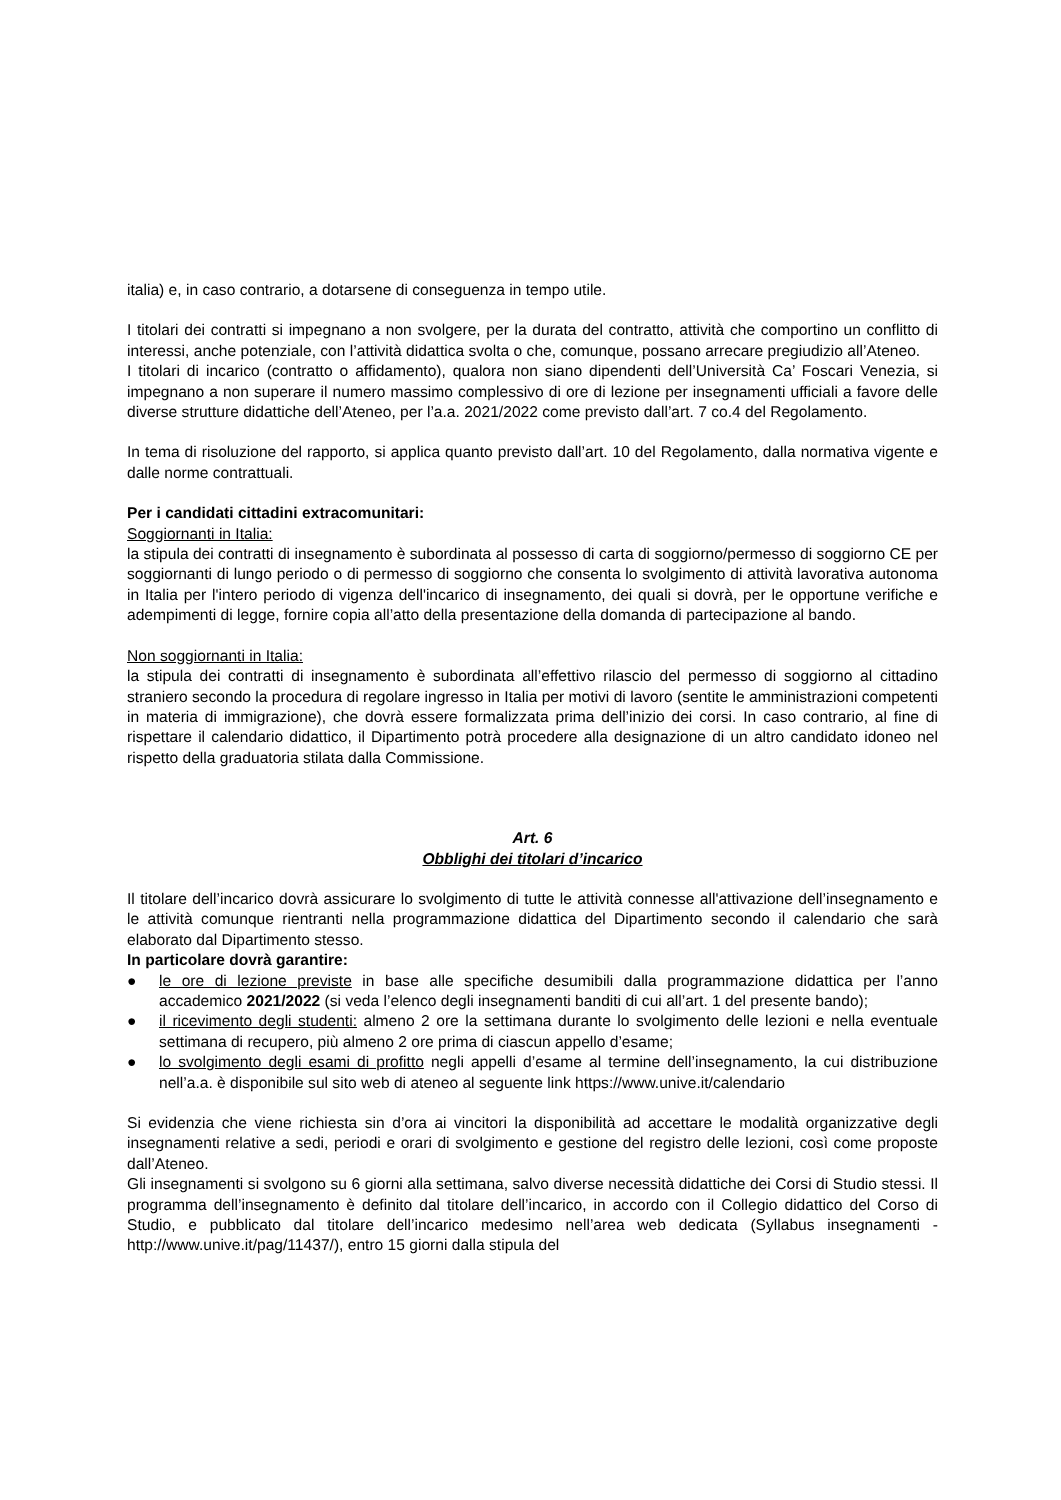italia) e, in caso contrario, a dotarsene di conseguenza in tempo utile.
I titolari dei contratti si impegnano a non svolgere, per la durata del contratto, attività che comportino un conflitto di interessi, anche potenziale, con l’attività didattica svolta o che, comunque, possano arrecare pregiudizio all’Ateneo.
I titolari di incarico (contratto o affidamento), qualora non siano dipendenti dell’Università Ca’ Foscari Venezia, si impegnano a non superare il numero massimo complessivo di ore di lezione per insegnamenti ufficiali a favore delle diverse strutture didattiche dell’Ateneo, per l’a.a. 2021/2022 come previsto dall’art. 7 co.4 del Regolamento.
In tema di risoluzione del rapporto, si applica quanto previsto dall’art. 10 del Regolamento, dalla normativa vigente e dalle norme contrattuali.
Per i candidati cittadini extracomunitari:
Soggiornanti in Italia:
la stipula dei contratti di insegnamento è subordinata al possesso di carta di soggiorno/permesso di soggiorno CE per soggiornanti di lungo periodo o di permesso di soggiorno che consenta lo svolgimento di attività lavorativa autonoma in Italia per l'intero periodo di vigenza dell'incarico di insegnamento, dei quali si dovrà, per le opportune verifiche e adempimenti di legge, fornire copia all’atto della presentazione della domanda di partecipazione al bando.
Non soggiornanti in Italia:
la stipula dei contratti di insegnamento è subordinata all’effettivo rilascio del permesso di soggiorno al cittadino straniero secondo la procedura di regolare ingresso in Italia per motivi di lavoro (sentite le amministrazioni competenti in materia di immigrazione), che dovrà essere formalizzata prima dell’inizio dei corsi. In caso contrario, al fine di rispettare il calendario didattico, il Dipartimento potrà procedere alla designazione di un altro candidato idoneo nel rispetto della graduatoria stilata dalla Commissione.
Art. 6
Obblighi dei titolari d’incarico
Il titolare dell’incarico dovrà assicurare lo svolgimento di tutte le attività connesse all'attivazione dell’insegnamento e le attività comunque rientranti nella programmazione didattica del Dipartimento secondo il calendario che sarà elaborato dal Dipartimento stesso.
In particolare dovrà garantire:
● le ore di lezione previste in base alle specifiche desumibili dalla programmazione didattica per l’anno accademico 2021/2022 (si veda l’elenco degli insegnamenti banditi di cui all’art. 1 del presente bando);
● il ricevimento degli studenti: almeno 2 ore la settimana durante lo svolgimento delle lezioni e nella eventuale settimana di recupero, più almeno 2 ore prima di ciascun appello d’esame;
● lo svolgimento degli esami di profitto negli appelli d’esame al termine dell’insegnamento, la cui distribuzione nell’a.a. è disponibile sul sito web di ateneo al seguente link https://www.unive.it/calendario
Si evidenzia che viene richiesta sin d’ora ai vincitori la disponibilità ad accettare le modalità organizzative degli insegnamenti relative a sedi, periodi e orari di svolgimento e gestione del registro delle lezioni, così come proposte dall’Ateneo.
Gli insegnamenti si svolgono su 6 giorni alla settimana, salvo diverse necessità didattiche dei Corsi di Studio stessi. Il programma dell’insegnamento è definito dal titolare dell’incarico, in accordo con il Collegio didattico del Corso di Studio, e pubblicato dal titolare dell’incarico medesimo nell’area web dedicata (Syllabus insegnamenti - http://www.unive.it/pag/11437/), entro 15 giorni dalla stipula del